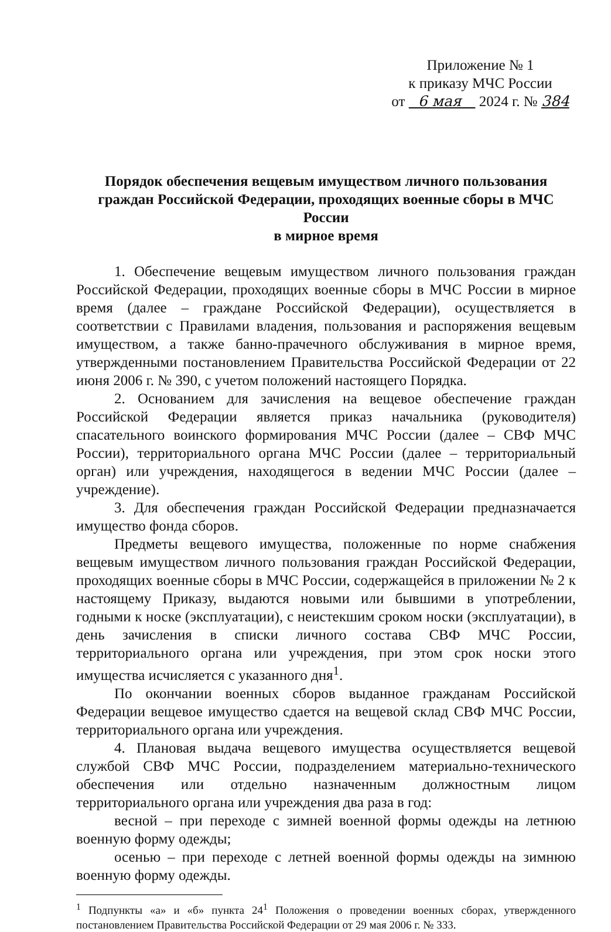Приложение № 1
к приказу МЧС России
от 6 мая 2024 г. № 384
Порядок обеспечения вещевым имуществом личного пользования граждан Российской Федерации, проходящих военные сборы в МЧС России
в мирное время
1. Обеспечение вещевым имуществом личного пользования граждан Российской Федерации, проходящих военные сборы в МЧС России в мирное время (далее – граждане Российской Федерации), осуществляется в соответствии с Правилами владения, пользования и распоряжения вещевым имуществом, а также банно-прачечного обслуживания в мирное время, утвержденными постановлением Правительства Российской Федерации от 22 июня 2006 г. № 390, с учетом положений настоящего Порядка.
2. Основанием для зачисления на вещевое обеспечение граждан Российской Федерации является приказ начальника (руководителя) спасательного воинского формирования МЧС России (далее – СВФ МЧС России), территориального органа МЧС России (далее – территориальный орган) или учреждения, находящегося в ведении МЧС России (далее – учреждение).
3. Для обеспечения граждан Российской Федерации предназначается имущество фонда сборов.
Предметы вещевого имущества, положенные по норме снабжения вещевым имуществом личного пользования граждан Российской Федерации, проходящих военные сборы в МЧС России, содержащейся в приложении № 2 к настоящему Приказу, выдаются новыми или бывшими в употреблении, годными к носке (эксплуатации), с неистекшим сроком носки (эксплуатации), в день зачисления в списки личного состава СВФ МЧС России, территориального органа или учреждения, при этом срок носки этого имущества исчисляется с указанного дня<sup>1</sup>.
По окончании военных сборов выданное гражданам Российской Федерации вещевое имущество сдается на вещевой склад СВФ МЧС России, территориального органа или учреждения.
4. Плановая выдача вещевого имущества осуществляется вещевой службой СВФ МЧС России, подразделением материально-технического обеспечения или отдельно назначенным должностным лицом территориального органа или учреждения два раза в год:
весной – при переходе с зимней военной формы одежды на летнюю военную форму одежды;
осенью – при переходе с летней военной формы одежды на зимнюю военную форму одежды.
<sup>1</sup> Подпункты «а» и «б» пункта 24<sup>1</sup> Положения о проведении военных сборах, утвержденного постановлением Правительства Российской Федерации от 29 мая 2006 г. № 333.